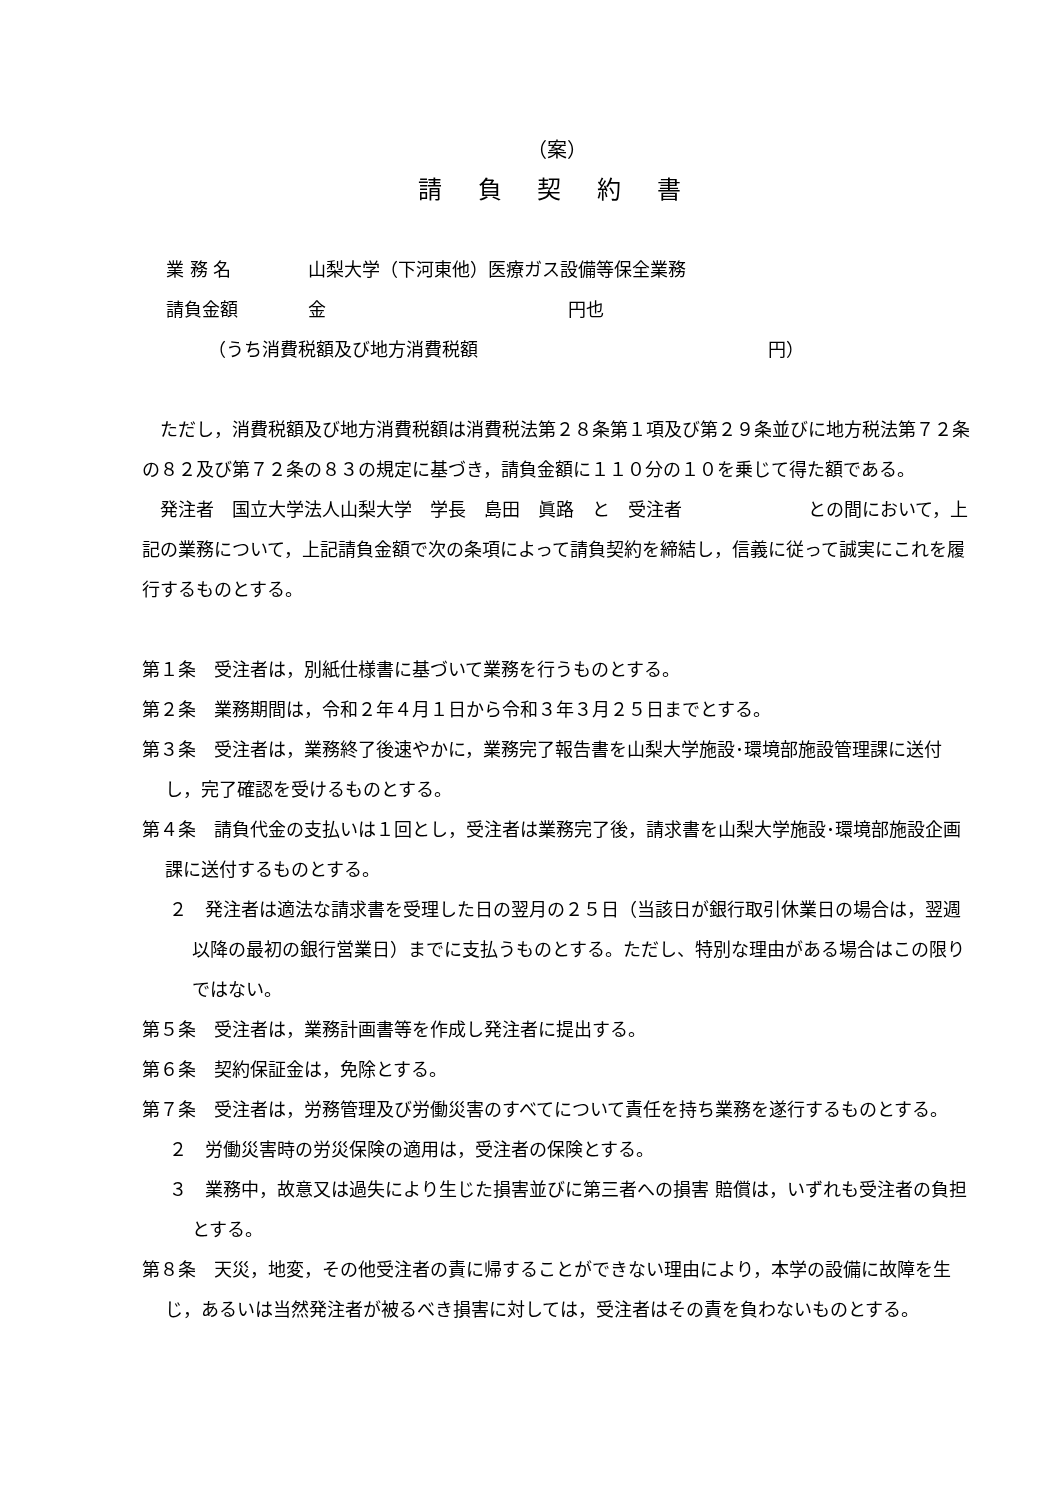（案）
請 負 契 約 書
業 務 名 山梨大学（下河東他）医療ガス設備等保全業務
請負金額 金 円也
（うち消費税額及び地方消費税額 円）
ただし，消費税額及び地方消費税額は消費税法第２８条第１項及び第２９条並びに地方税法第７２条の８２及び第７２条の８３の規定に基づき，請負金額に１１０分の１０を乗じて得た額である。
発注者　国立大学法人山梨大学　学長　島田　眞路　と　受注者　　　　　　　との間において，上記の業務について，上記請負金額で次の条項によって請負契約を締結し，信義に従って誠実にこれを履行するものとする。
第１条　受注者は，別紙仕様書に基づいて業務を行うものとする。
第２条　業務期間は，令和２年４月１日から令和３年３月２５日までとする。
第３条　受注者は，業務終了後速やかに，業務完了報告書を山梨大学施設･環境部施設管理課に送付し，完了確認を受けるものとする。
第４条　請負代金の支払いは１回とし，受注者は業務完了後，請求書を山梨大学施設･環境部施設企画課に送付するものとする。
２　発注者は適法な請求書を受理した日の翌月の２５日（当該日が銀行取引休業日の場合は，翌週以降の最初の銀行営業日）までに支払うものとする。ただし、特別な理由がある場合はこの限りではない。
第５条　受注者は，業務計画書等を作成し発注者に提出する。
第６条　契約保証金は，免除とする。
第７条　受注者は，労務管理及び労働災害のすべてについて責任を持ち業務を遂行するものとする。
２　労働災害時の労災保険の適用は，受注者の保険とする。
３　業務中，故意又は過失により生じた損害並びに第三者への損害 賠償は，いずれも受注者の負担とする。
第８条　天災，地変，その他受注者の責に帰することができない理由により，本学の設備に故障を生じ，あるいは当然発注者が被るべき損害に対しては，受注者はその責を負わないものとする。